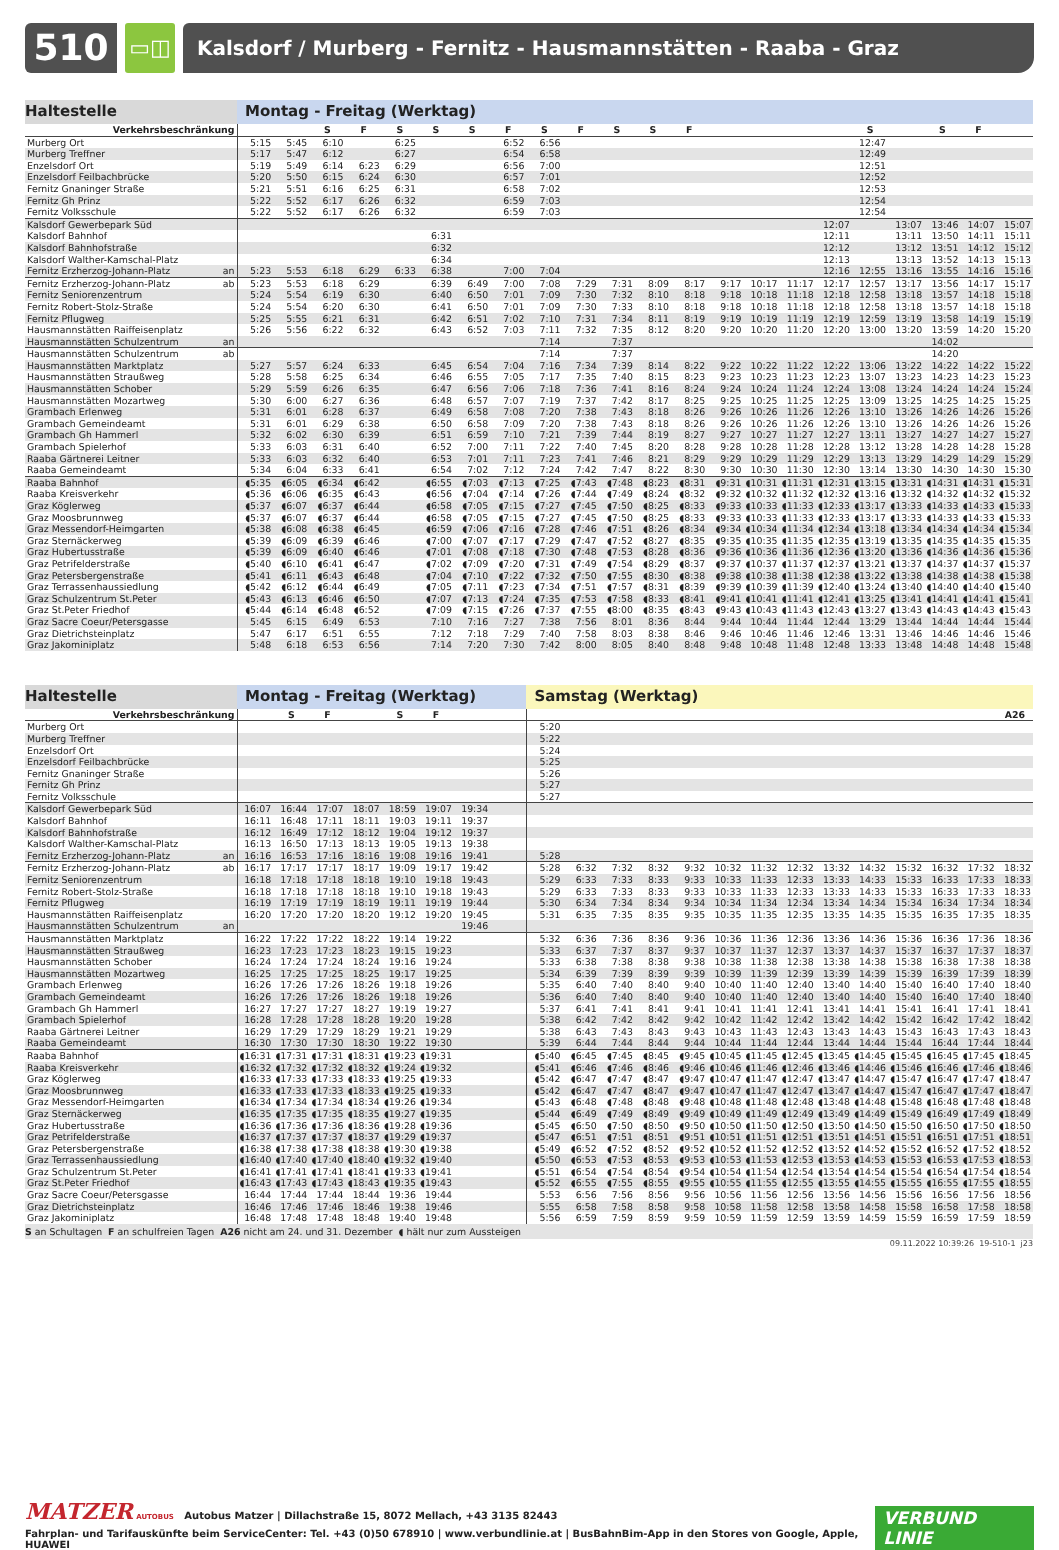510
▭◫
Kalsdorf / Murberg - Fernitz - Hausmannstätten - Raaba - Graz
| Haltestelle | Montag - Freitag (Werktag) | | | | | | | | | | | | | | | | | | | | | |
| --- | --- | --- | --- | --- | --- | --- | --- | --- | --- | --- | --- | --- | --- | --- | --- | --- | --- | --- | --- | --- | --- | --- |
| Verkehrsbeschränkung | | | S | F | S | S | S | F | S | F | S | S | F | | | | | S | | S | F | |
| Murberg Ort | 5:15 | 5:45 | 6:10 | | 6:25 | | | 6:52 | 6:56 | | | | | | | | | 12:47 | | | | |
| Murberg Treffner | 5:17 | 5:47 | 6:12 | | 6:27 | | | 6:54 | 6:58 | | | | | | | | | 12:49 | | | | |
| Enzelsdorf Ort | 5:19 | 5:49 | 6:14 | 6:23 | 6:29 | | | 6:56 | 7:00 | | | | | | | | | 12:51 | | | | |
| Enzelsdorf Feilbachbrücke | 5:20 | 5:50 | 6:15 | 6:24 | 6:30 | | | 6:57 | 7:01 | | | | | | | | | 12:52 | | | | |
| Fernitz Gnaninger Straße | 5:21 | 5:51 | 6:16 | 6:25 | 6:31 | | | 6:58 | 7:02 | | | | | | | | | 12:53 | | | | |
| Fernitz Gh Prinz | 5:22 | 5:52 | 6:17 | 6:26 | 6:32 | | | 6:59 | 7:03 | | | | | | | | | 12:54 | | | | |
| Fernitz Volksschule | 5:22 | 5:52 | 6:17 | 6:26 | 6:32 | | | 6:59 | 7:03 | | | | | | | | | 12:54 | | | | |
| Kalsdorf Gewerbepark Süd | | | | | | | | | | | | | | | | | 12:07 | | 13:07 | 13:46 | 14:07 | 15:07 |
| Kalsdorf Bahnhof | | | | | | 6:31 | | | | | | | | | | | 12:11 | | 13:11 | 13:50 | 14:11 | 15:11 |
| Kalsdorf Bahnhofstraße | | | | | | 6:32 | | | | | | | | | | | 12:12 | | 13:12 | 13:51 | 14:12 | 15:12 |
| Kalsdorf Walther-Kamschal-Platz | | | | | | 6:34 | | | | | | | | | | | 12:13 | | 13:13 | 13:52 | 14:13 | 15:13 |
| Fernitz Erzherzog-Johann-Platz an | 5:23 | 5:53 | 6:18 | 6:29 | 6:33 | 6:38 | | 7:00 | 7:04 | | | | | | | | 12:16 | 12:55 | 13:16 | 13:55 | 14:16 | 15:16 |
| Fernitz Erzherzog-Johann-Platz ab | 5:23 | 5:53 | 6:18 | 6:29 | | 6:39 | 6:49 | 7:00 | 7:08 | 7:29 | 7:31 | 8:09 | 8:17 | 9:17 | 10:17 | 11:17 | 12:17 | 12:57 | 13:17 | 13:56 | 14:17 | 15:17 |
| Fernitz Seniorenzentrum | 5:24 | 5:54 | 6:19 | 6:30 | | 6:40 | 6:50 | 7:01 | 7:09 | 7:30 | 7:32 | 8:10 | 8:18 | 9:18 | 10:18 | 11:18 | 12:18 | 12:58 | 13:18 | 13:57 | 14:18 | 15:18 |
| Fernitz Robert-Stolz-Straße | 5:24 | 5:54 | 6:20 | 6:30 | | 6:41 | 6:50 | 7:01 | 7:09 | 7:30 | 7:33 | 8:10 | 8:18 | 9:18 | 10:18 | 11:18 | 12:18 | 12:58 | 13:18 | 13:57 | 14:18 | 15:18 |
| Fernitz Pflugweg | 5:25 | 5:55 | 6:21 | 6:31 | | 6:42 | 6:51 | 7:02 | 7:10 | 7:31 | 7:34 | 8:11 | 8:19 | 9:19 | 10:19 | 11:19 | 12:19 | 12:59 | 13:19 | 13:58 | 14:19 | 15:19 |
| Hausmannstätten Raiffeisenplatz | 5:26 | 5:56 | 6:22 | 6:32 | | 6:43 | 6:52 | 7:03 | 7:11 | 7:32 | 7:35 | 8:12 | 8:20 | 9:20 | 10:20 | 11:20 | 12:20 | 13:00 | 13:20 | 13:59 | 14:20 | 15:20 |
| Hausmannstätten Schulzentrum an | | | | | | | | | 7:14 | | 7:37 | | | | | | | | | 14:02 | | |
| Hausmannstätten Schulzentrum ab | | | | | | | | | 7:14 | | 7:37 | | | | | | | | | 14:20 | | |
| Hausmannstätten Marktplatz | 5:27 | 5:57 | 6:24 | 6:33 | | 6:45 | 6:54 | 7:04 | 7:16 | 7:34 | 7:39 | 8:14 | 8:22 | 9:22 | 10:22 | 11:22 | 12:22 | 13:06 | 13:22 | 14:22 | 14:22 | 15:22 |
| Hausmannstätten Straußweg | 5:28 | 5:58 | 6:25 | 6:34 | | 6:46 | 6:55 | 7:05 | 7:17 | 7:35 | 7:40 | 8:15 | 8:23 | 9:23 | 10:23 | 11:23 | 12:23 | 13:07 | 13:23 | 14:23 | 14:23 | 15:23 |
| Hausmannstätten Schober | 5:29 | 5:59 | 6:26 | 6:35 | | 6:47 | 6:56 | 7:06 | 7:18 | 7:36 | 7:41 | 8:16 | 8:24 | 9:24 | 10:24 | 11:24 | 12:24 | 13:08 | 13:24 | 14:24 | 14:24 | 15:24 |
| Hausmannstätten Mozartweg | 5:30 | 6:00 | 6:27 | 6:36 | | 6:48 | 6:57 | 7:07 | 7:19 | 7:37 | 7:42 | 8:17 | 8:25 | 9:25 | 10:25 | 11:25 | 12:25 | 13:09 | 13:25 | 14:25 | 14:25 | 15:25 |
| Grambach Erlenweg | 5:31 | 6:01 | 6:28 | 6:37 | | 6:49 | 6:58 | 7:08 | 7:20 | 7:38 | 7:43 | 8:18 | 8:26 | 9:26 | 10:26 | 11:26 | 12:26 | 13:10 | 13:26 | 14:26 | 14:26 | 15:26 |
| Grambach Gemeindeamt | 5:31 | 6:01 | 6:29 | 6:38 | | 6:50 | 6:58 | 7:09 | 7:20 | 7:38 | 7:43 | 8:18 | 8:26 | 9:26 | 10:26 | 11:26 | 12:26 | 13:10 | 13:26 | 14:26 | 14:26 | 15:26 |
| Grambach Gh Hammerl | 5:32 | 6:02 | 6:30 | 6:39 | | 6:51 | 6:59 | 7:10 | 7:21 | 7:39 | 7:44 | 8:19 | 8:27 | 9:27 | 10:27 | 11:27 | 12:27 | 13:11 | 13:27 | 14:27 | 14:27 | 15:27 |
| Grambach Spielerhof | 5:33 | 6:03 | 6:31 | 6:40 | | 6:52 | 7:00 | 7:11 | 7:22 | 7:40 | 7:45 | 8:20 | 8:28 | 9:28 | 10:28 | 11:28 | 12:28 | 13:12 | 13:28 | 14:28 | 14:28 | 15:28 |
| Raaba Gärtnerei Leitner | 5:33 | 6:03 | 6:32 | 6:40 | | 6:53 | 7:01 | 7:11 | 7:23 | 7:41 | 7:46 | 8:21 | 8:29 | 9:29 | 10:29 | 11:29 | 12:29 | 13:13 | 13:29 | 14:29 | 14:29 | 15:29 |
| Raaba Gemeindeamt | 5:34 | 6:04 | 6:33 | 6:41 | | 6:54 | 7:02 | 7:12 | 7:24 | 7:42 | 7:47 | 8:22 | 8:30 | 9:30 | 10:30 | 11:30 | 12:30 | 13:14 | 13:30 | 14:30 | 14:30 | 15:30 |
| Raaba Bahnhof | ◖5:35 | ◖6:05 | ◖6:34 | ◖6:42 | | ◖6:55 | ◖7:03 | ◖7:13 | ◖7:25 | ◖7:43 | ◖7:48 | ◖8:23 | ◖8:31 | ◖9:31 | ◖10:31 | ◖11:31 | ◖12:31 | ◖13:15 | ◖13:31 | ◖14:31 | ◖14:31 | ◖15:31 |
| Raaba Kreisverkehr | ◖5:36 | ◖6:06 | ◖6:35 | ◖6:43 | | ◖6:56 | ◖7:04 | ◖7:14 | ◖7:26 | ◖7:44 | ◖7:49 | ◖8:24 | ◖8:32 | ◖9:32 | ◖10:32 | ◖11:32 | ◖12:32 | ◖13:16 | ◖13:32 | ◖14:32 | ◖14:32 | ◖15:32 |
| Graz Köglerweg | ◖5:37 | ◖6:07 | ◖6:37 | ◖6:44 | | ◖6:58 | ◖7:05 | ◖7:15 | ◖7:27 | ◖7:45 | ◖7:50 | ◖8:25 | ◖8:33 | ◖9:33 | ◖10:33 | ◖11:33 | ◖12:33 | ◖13:17 | ◖13:33 | ◖14:33 | ◖14:33 | ◖15:33 |
| Graz Moosbrunnweg | ◖5:37 | ◖6:07 | ◖6:37 | ◖6:44 | | ◖6:58 | ◖7:05 | ◖7:15 | ◖7:27 | ◖7:45 | ◖7:50 | ◖8:25 | ◖8:33 | ◖9:33 | ◖10:33 | ◖11:33 | ◖12:33 | ◖13:17 | ◖13:33 | ◖14:33 | ◖14:33 | ◖15:33 |
| Graz Messendorf-Heimgarten | ◖5:38 | ◖6:08 | ◖6:38 | ◖6:45 | | ◖6:59 | ◖7:06 | ◖7:16 | ◖7:28 | ◖7:46 | ◖7:51 | ◖8:26 | ◖8:34 | ◖9:34 | ◖10:34 | ◖11:34 | ◖12:34 | ◖13:18 | ◖13:34 | ◖14:34 | ◖14:34 | ◖15:34 |
| Graz Sternäckerweg | ◖5:39 | ◖6:09 | ◖6:39 | ◖6:46 | | ◖7:00 | ◖7:07 | ◖7:17 | ◖7:29 | ◖7:47 | ◖7:52 | ◖8:27 | ◖8:35 | ◖9:35 | ◖10:35 | ◖11:35 | ◖12:35 | ◖13:19 | ◖13:35 | ◖14:35 | ◖14:35 | ◖15:35 |
| Graz Hubertusstraße | ◖5:39 | ◖6:09 | ◖6:40 | ◖6:46 | | ◖7:01 | ◖7:08 | ◖7:18 | ◖7:30 | ◖7:48 | ◖7:53 | ◖8:28 | ◖8:36 | ◖9:36 | ◖10:36 | ◖11:36 | ◖12:36 | ◖13:20 | ◖13:36 | ◖14:36 | ◖14:36 | ◖15:36 |
| Graz Petrifelderstraße | ◖5:40 | ◖6:10 | ◖6:41 | ◖6:47 | | ◖7:02 | ◖7:09 | ◖7:20 | ◖7:31 | ◖7:49 | ◖7:54 | ◖8:29 | ◖8:37 | ◖9:37 | ◖10:37 | ◖11:37 | ◖12:37 | ◖13:21 | ◖13:37 | ◖14:37 | ◖14:37 | ◖15:37 |
| Graz Petersbergenstraße | ◖5:41 | ◖6:11 | ◖6:43 | ◖6:48 | | ◖7:04 | ◖7:10 | ◖7:22 | ◖7:32 | ◖7:50 | ◖7:55 | ◖8:30 | ◖8:38 | ◖9:38 | ◖10:38 | ◖11:38 | ◖12:38 | ◖13:22 | ◖13:38 | ◖14:38 | ◖14:38 | ◖15:38 |
| Graz Terrassenhaussiedlung | ◖5:42 | ◖6:12 | ◖6:44 | ◖6:49 | | ◖7:05 | ◖7:11 | ◖7:23 | ◖7:34 | ◖7:51 | ◖7:57 | ◖8:31 | ◖8:39 | ◖9:39 | ◖10:39 | ◖11:39 | ◖12:40 | ◖13:24 | ◖13:40 | ◖14:40 | ◖14:40 | ◖15:40 |
| Graz Schulzentrum St.Peter | ◖5:43 | ◖6:13 | ◖6:46 | ◖6:50 | | ◖7:07 | ◖7:13 | ◖7:24 | ◖7:35 | ◖7:53 | ◖7:58 | ◖8:33 | ◖8:41 | ◖9:41 | ◖10:41 | ◖11:41 | ◖12:41 | ◖13:25 | ◖13:41 | ◖14:41 | ◖14:41 | ◖15:41 |
| Graz St.Peter Friedhof | ◖5:44 | ◖6:14 | ◖6:48 | ◖6:52 | | ◖7:09 | ◖7:15 | ◖7:26 | ◖7:37 | ◖7:55 | ◖8:00 | ◖8:35 | ◖8:43 | ◖9:43 | ◖10:43 | ◖11:43 | ◖12:43 | ◖13:27 | ◖13:43 | ◖14:43 | ◖14:43 | ◖15:43 |
| Graz Sacre Coeur/Petersgasse | 5:45 | 6:15 | 6:49 | 6:53 | | 7:10 | 7:16 | 7:27 | 7:38 | 7:56 | 8:01 | 8:36 | 8:44 | 9:44 | 10:44 | 11:44 | 12:44 | 13:29 | 13:44 | 14:44 | 14:44 | 15:44 |
| Graz Dietrichsteinplatz | 5:47 | 6:17 | 6:51 | 6:55 | | 7:12 | 7:18 | 7:29 | 7:40 | 7:58 | 8:03 | 8:38 | 8:46 | 9:46 | 10:46 | 11:46 | 12:46 | 13:31 | 13:46 | 14:46 | 14:46 | 15:46 |
| Graz Jakominiplatz | 5:48 | 6:18 | 6:53 | 6:56 | | 7:14 | 7:20 | 7:30 | 7:42 | 8:00 | 8:05 | 8:40 | 8:48 | 9:48 | 10:48 | 11:48 | 12:48 | 13:33 | 13:48 | 14:48 | 14:48 | 15:48 |
| Haltestelle | Montag - Freitag (Werktag) | | | | | | | | Samstag (Werktag) | | | | | | | | | | | | | |
| --- | --- | --- | --- | --- | --- | --- | --- | --- | --- | --- | --- | --- | --- | --- | --- | --- | --- | --- | --- | --- | --- | --- |
| Verkehrsbeschränkung | | S | F | | S | F | | | | | | | | | | | | | | | | A26 |
| Murberg Ort | | | | | | | | | 5:20 | | | | | | | | | | | | | |
| Murberg Treffner | | | | | | | | | 5:22 | | | | | | | | | | | | | |
| Enzelsdorf Ort | | | | | | | | | 5:24 | | | | | | | | | | | | | |
| Enzelsdorf Feilbachbrücke | | | | | | | | | 5:25 | | | | | | | | | | | | | |
| Fernitz Gnaninger Straße | | | | | | | | | 5:26 | | | | | | | | | | | | | |
| Fernitz Gh Prinz | | | | | | | | | 5:27 | | | | | | | | | | | | | |
| Fernitz Volksschule | | | | | | | | | 5:27 | | | | | | | | | | | | | |
| Kalsdorf Gewerbepark Süd | 16:07 | 16:44 | 17:07 | 18:07 | 18:59 | 19:07 | 19:34 | | | | | | | | | | | | | | | |
| Kalsdorf Bahnhof | 16:11 | 16:48 | 17:11 | 18:11 | 19:03 | 19:11 | 19:37 | | | | | | | | | | | | | | | |
| Kalsdorf Bahnhofstraße | 16:12 | 16:49 | 17:12 | 18:12 | 19:04 | 19:12 | 19:37 | | | | | | | | | | | | | | | |
| Kalsdorf Walther-Kamschal-Platz | 16:13 | 16:50 | 17:13 | 18:13 | 19:05 | 19:13 | 19:38 | | | | | | | | | | | | | | | |
| Fernitz Erzherzog-Johann-Platz an | 16:16 | 16:53 | 17:16 | 18:16 | 19:08 | 19:16 | 19:41 | | 5:28 | | | | | | | | | | | | | |
| Fernitz Erzherzog-Johann-Platz ab | 16:17 | 17:17 | 17:17 | 18:17 | 19:09 | 19:17 | 19:42 | | 5:28 | 6:32 | 7:32 | 8:32 | 9:32 | 10:32 | 11:32 | 12:32 | 13:32 | 14:32 | 15:32 | 16:32 | 17:32 | 18:32 |
| Fernitz Seniorenzentrum | 16:18 | 17:18 | 17:18 | 18:18 | 19:10 | 19:18 | 19:43 | | 5:29 | 6:33 | 7:33 | 8:33 | 9:33 | 10:33 | 11:33 | 12:33 | 13:33 | 14:33 | 15:33 | 16:33 | 17:33 | 18:33 |
| Fernitz Robert-Stolz-Straße | 16:18 | 17:18 | 17:18 | 18:18 | 19:10 | 19:18 | 19:43 | | 5:29 | 6:33 | 7:33 | 8:33 | 9:33 | 10:33 | 11:33 | 12:33 | 13:33 | 14:33 | 15:33 | 16:33 | 17:33 | 18:33 |
| Fernitz Pflugweg | 16:19 | 17:19 | 17:19 | 18:19 | 19:11 | 19:19 | 19:44 | | 5:30 | 6:34 | 7:34 | 8:34 | 9:34 | 10:34 | 11:34 | 12:34 | 13:34 | 14:34 | 15:34 | 16:34 | 17:34 | 18:34 |
| Hausmannstätten Raiffeisenplatz | 16:20 | 17:20 | 17:20 | 18:20 | 19:12 | 19:20 | 19:45 | | 5:31 | 6:35 | 7:35 | 8:35 | 9:35 | 10:35 | 11:35 | 12:35 | 13:35 | 14:35 | 15:35 | 16:35 | 17:35 | 18:35 |
| Hausmannstätten Schulzentrum an | | | | | | | 19:46 | | | | | | | | | | | | | | | |
| Hausmannstätten Marktplatz | 16:22 | 17:22 | 17:22 | 18:22 | 19:14 | 19:22 | | | 5:32 | 6:36 | 7:36 | 8:36 | 9:36 | 10:36 | 11:36 | 12:36 | 13:36 | 14:36 | 15:36 | 16:36 | 17:36 | 18:36 |
| Hausmannstätten Straußweg | 16:23 | 17:23 | 17:23 | 18:23 | 19:15 | 19:23 | | | 5:33 | 6:37 | 7:37 | 8:37 | 9:37 | 10:37 | 11:37 | 12:37 | 13:37 | 14:37 | 15:37 | 16:37 | 17:37 | 18:37 |
| Hausmannstätten Schober | 16:24 | 17:24 | 17:24 | 18:24 | 19:16 | 19:24 | | | 5:33 | 6:38 | 7:38 | 8:38 | 9:38 | 10:38 | 11:38 | 12:38 | 13:38 | 14:38 | 15:38 | 16:38 | 17:38 | 18:38 |
| Hausmannstätten Mozartweg | 16:25 | 17:25 | 17:25 | 18:25 | 19:17 | 19:25 | | | 5:34 | 6:39 | 7:39 | 8:39 | 9:39 | 10:39 | 11:39 | 12:39 | 13:39 | 14:39 | 15:39 | 16:39 | 17:39 | 18:39 |
| Grambach Erlenweg | 16:26 | 17:26 | 17:26 | 18:26 | 19:18 | 19:26 | | | 5:35 | 6:40 | 7:40 | 8:40 | 9:40 | 10:40 | 11:40 | 12:40 | 13:40 | 14:40 | 15:40 | 16:40 | 17:40 | 18:40 |
| Grambach Gemeindeamt | 16:26 | 17:26 | 17:26 | 18:26 | 19:18 | 19:26 | | | 5:36 | 6:40 | 7:40 | 8:40 | 9:40 | 10:40 | 11:40 | 12:40 | 13:40 | 14:40 | 15:40 | 16:40 | 17:40 | 18:40 |
| Grambach Gh Hammerl | 16:27 | 17:27 | 17:27 | 18:27 | 19:19 | 19:27 | | | 5:37 | 6:41 | 7:41 | 8:41 | 9:41 | 10:41 | 11:41 | 12:41 | 13:41 | 14:41 | 15:41 | 16:41 | 17:41 | 18:41 |
| Grambach Spielerhof | 16:28 | 17:28 | 17:28 | 18:28 | 19:20 | 19:28 | | | 5:38 | 6:42 | 7:42 | 8:42 | 9:42 | 10:42 | 11:42 | 12:42 | 13:42 | 14:42 | 15:42 | 16:42 | 17:42 | 18:42 |
| Raaba Gärtnerei Leitner | 16:29 | 17:29 | 17:29 | 18:29 | 19:21 | 19:29 | | | 5:38 | 6:43 | 7:43 | 8:43 | 9:43 | 10:43 | 11:43 | 12:43 | 13:43 | 14:43 | 15:43 | 16:43 | 17:43 | 18:43 |
| Raaba Gemeindeamt | 16:30 | 17:30 | 17:30 | 18:30 | 19:22 | 19:30 | | | 5:39 | 6:44 | 7:44 | 8:44 | 9:44 | 10:44 | 11:44 | 12:44 | 13:44 | 14:44 | 15:44 | 16:44 | 17:44 | 18:44 |
| Raaba Bahnhof | ◖16:31 | ◖17:31 | ◖17:31 | ◖18:31 | ◖19:23 | ◖19:31 | | | ◖5:40 | ◖6:45 | ◖7:45 | ◖8:45 | ◖9:45 | ◖10:45 | ◖11:45 | ◖12:45 | ◖13:45 | ◖14:45 | ◖15:45 | ◖16:45 | ◖17:45 | ◖18:45 |
| Raaba Kreisverkehr | ◖16:32 | ◖17:32 | ◖17:32 | ◖18:32 | ◖19:24 | ◖19:32 | | | ◖5:41 | ◖6:46 | ◖7:46 | ◖8:46 | ◖9:46 | ◖10:46 | ◖11:46 | ◖12:46 | ◖13:46 | ◖14:46 | ◖15:46 | ◖16:46 | ◖17:46 | ◖18:46 |
| Graz Köglerweg | ◖16:33 | ◖17:33 | ◖17:33 | ◖18:33 | ◖19:25 | ◖19:33 | | | ◖5:42 | ◖6:47 | ◖7:47 | ◖8:47 | ◖9:47 | ◖10:47 | ◖11:47 | ◖12:47 | ◖13:47 | ◖14:47 | ◖15:47 | ◖16:47 | ◖17:47 | ◖18:47 |
| Graz Moosbrunnweg | ◖16:33 | ◖17:33 | ◖17:33 | ◖18:33 | ◖19:25 | ◖19:33 | | | ◖5:42 | ◖6:47 | ◖7:47 | ◖8:47 | ◖9:47 | ◖10:47 | ◖11:47 | ◖12:47 | ◖13:47 | ◖14:47 | ◖15:47 | ◖16:47 | ◖17:47 | ◖18:47 |
| Graz Messendorf-Heimgarten | ◖16:34 | ◖17:34 | ◖17:34 | ◖18:34 | ◖19:26 | ◖19:34 | | | ◖5:43 | ◖6:48 | ◖7:48 | ◖8:48 | ◖9:48 | ◖10:48 | ◖11:48 | ◖12:48 | ◖13:48 | ◖14:48 | ◖15:48 | ◖16:48 | ◖17:48 | ◖18:48 |
| Graz Sternäckerweg | ◖16:35 | ◖17:35 | ◖17:35 | ◖18:35 | ◖19:27 | ◖19:35 | | | ◖5:44 | ◖6:49 | ◖7:49 | ◖8:49 | ◖9:49 | ◖10:49 | ◖11:49 | ◖12:49 | ◖13:49 | ◖14:49 | ◖15:49 | ◖16:49 | ◖17:49 | ◖18:49 |
| Graz Hubertusstraße | ◖16:36 | ◖17:36 | ◖17:36 | ◖18:36 | ◖19:28 | ◖19:36 | | | ◖5:45 | ◖6:50 | ◖7:50 | ◖8:50 | ◖9:50 | ◖10:50 | ◖11:50 | ◖12:50 | ◖13:50 | ◖14:50 | ◖15:50 | ◖16:50 | ◖17:50 | ◖18:50 |
| Graz Petrifelderstraße | ◖16:37 | ◖17:37 | ◖17:37 | ◖18:37 | ◖19:29 | ◖19:37 | | | ◖5:47 | ◖6:51 | ◖7:51 | ◖8:51 | ◖9:51 | ◖10:51 | ◖11:51 | ◖12:51 | ◖13:51 | ◖14:51 | ◖15:51 | ◖16:51 | ◖17:51 | ◖18:51 |
| Graz Petersbergenstraße | ◖16:38 | ◖17:38 | ◖17:38 | ◖18:38 | ◖19:30 | ◖19:38 | | | ◖5:49 | ◖6:52 | ◖7:52 | ◖8:52 | ◖9:52 | ◖10:52 | ◖11:52 | ◖12:52 | ◖13:52 | ◖14:52 | ◖15:52 | ◖16:52 | ◖17:52 | ◖18:52 |
| Graz Terrassenhaussiedlung | ◖16:40 | ◖17:40 | ◖17:40 | ◖18:40 | ◖19:32 | ◖19:40 | | | ◖5:50 | ◖6:53 | ◖7:53 | ◖8:53 | ◖9:53 | ◖10:53 | ◖11:53 | ◖12:53 | ◖13:53 | ◖14:53 | ◖15:53 | ◖16:53 | ◖17:53 | ◖18:53 |
| Graz Schulzentrum St.Peter | ◖16:41 | ◖17:41 | ◖17:41 | ◖18:41 | ◖19:33 | ◖19:41 | | | ◖5:51 | ◖6:54 | ◖7:54 | ◖8:54 | ◖9:54 | ◖10:54 | ◖11:54 | ◖12:54 | ◖13:54 | ◖14:54 | ◖15:54 | ◖16:54 | ◖17:54 | ◖18:54 |
| Graz St.Peter Friedhof | ◖16:43 | ◖17:43 | ◖17:43 | ◖18:43 | ◖19:35 | ◖19:43 | | | ◖5:52 | ◖6:55 | ◖7:55 | ◖8:55 | ◖9:55 | ◖10:55 | ◖11:55 | ◖12:55 | ◖13:55 | ◖14:55 | ◖15:55 | ◖16:55 | ◖17:55 | ◖18:55 |
| Graz Sacre Coeur/Petersgasse | 16:44 | 17:44 | 17:44 | 18:44 | 19:36 | 19:44 | | | 5:53 | 6:56 | 7:56 | 8:56 | 9:56 | 10:56 | 11:56 | 12:56 | 13:56 | 14:56 | 15:56 | 16:56 | 17:56 | 18:56 |
| Graz Dietrichsteinplatz | 16:46 | 17:46 | 17:46 | 18:46 | 19:38 | 19:46 | | | 5:55 | 6:58 | 7:58 | 8:58 | 9:58 | 10:58 | 11:58 | 12:58 | 13:58 | 14:58 | 15:58 | 16:58 | 17:58 | 18:58 |
| Graz Jakominiplatz | 16:48 | 17:48 | 17:48 | 18:48 | 19:40 | 19:48 | | | 5:56 | 6:59 | 7:59 | 8:59 | 9:59 | 10:59 | 11:59 | 12:59 | 13:59 | 14:59 | 15:59 | 16:59 | 17:59 | 18:59 |
S an Schultagen F an schulfreien Tagen A26 nicht am 24. und 31. Dezember ◖ hält nur zum Aussteigen
09.11.2022 10:39:26 19-510-1 j23
MATZER AUTOBUS Autobus Matzer | Dillachstraße 15, 8072 Mellach, +43 3135 82443
Fahrplan- und Tarifauskünfte beim ServiceCenter: Tel. +43 (0)50 678910 | www.verbundlinie.at | BusBahnBim-App in den Stores von Google, Apple, HUAWEI
VERBUND LINIE